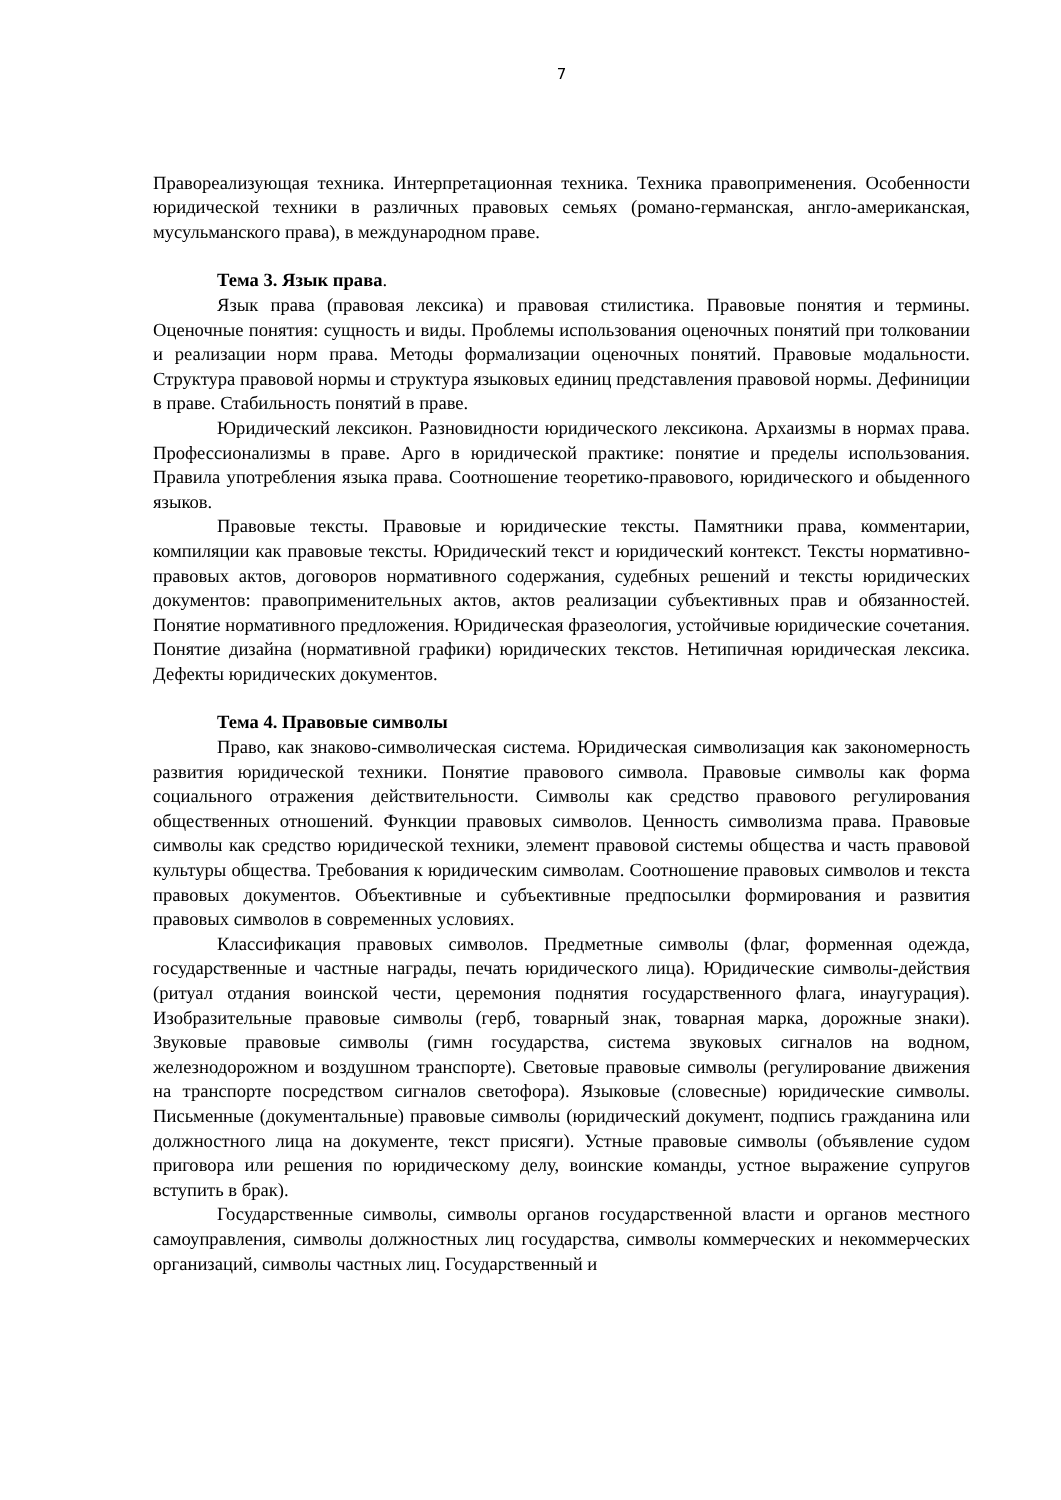7
Правореализующая техника. Интерпретационная техника. Техника правоприменения. Особенности юридической техники в различных правовых семьях (романо-германская, англо-американская, мусульманского права), в международном праве.
Тема 3. Язык права.
Язык права (правовая лексика) и правовая стилистика. Правовые понятия и термины. Оценочные понятия: сущность и виды. Проблемы использования оценочных понятий при толковании и реализации норм права. Методы формализации оценочных понятий. Правовые модальности. Структура правовой нормы и структура языковых единиц представления правовой нормы. Дефиниции в праве. Стабильность понятий в праве.
Юридический лексикон. Разновидности юридического лексикона. Архаизмы в нормах права. Профессионализмы в праве. Арго в юридической практике: понятие и пределы использования. Правила употребления языка права. Соотношение теоретико-правового, юридического и обыденного языков.
Правовые тексты. Правовые и юридические тексты. Памятники права, комментарии, компиляции как правовые тексты. Юридический текст и юридический контекст. Тексты нормативно-правовых актов, договоров нормативного содержания, судебных решений и тексты юридических документов: правоприменительных актов, актов реализации субъективных прав и обязанностей. Понятие нормативного предложения. Юридическая фразеология, устойчивые юридические сочетания. Понятие дизайна (нормативной графики) юридических текстов. Нетипичная юридическая лексика. Дефекты юридических документов.
Тема 4. Правовые символы
Право, как знаково-символическая система. Юридическая символизация как закономерность развития юридической техники. Понятие правового символа. Правовые символы как форма социального отражения действительности. Символы как средство правового регулирования общественных отношений. Функции правовых символов. Ценность символизма права. Правовые символы как средство юридической техники, элемент правовой системы общества и часть правовой культуры общества. Требования к юридическим символам. Соотношение правовых символов и текста правовых документов. Объективные и субъективные предпосылки формирования и развития правовых символов в современных условиях.
Классификация правовых символов. Предметные символы (флаг, форменная одежда, государственные и частные награды, печать юридического лица). Юридические символы-действия (ритуал отдания воинской чести, церемония поднятия государственного флага, инаугурация). Изобразительные правовые символы (герб, товарный знак, товарная марка, дорожные знаки). Звуковые правовые символы (гимн государства, система звуковых сигналов на водном, железнодорожном и воздушном транспорте). Световые правовые символы (регулирование движения на транспорте посредством сигналов светофора). Языковые (словесные) юридические символы. Письменные (документальные) правовые символы (юридический документ, подпись гражданина или должностного лица на документе, текст присяги). Устные правовые символы (объявление судом приговора или решения по юридическому делу, воинские команды, устное выражение супругов вступить в брак).
Государственные символы, символы органов государственной власти и органов местного самоуправления, символы должностных лиц государства, символы коммерческих и некоммерческих организаций, символы частных лиц. Государственный и